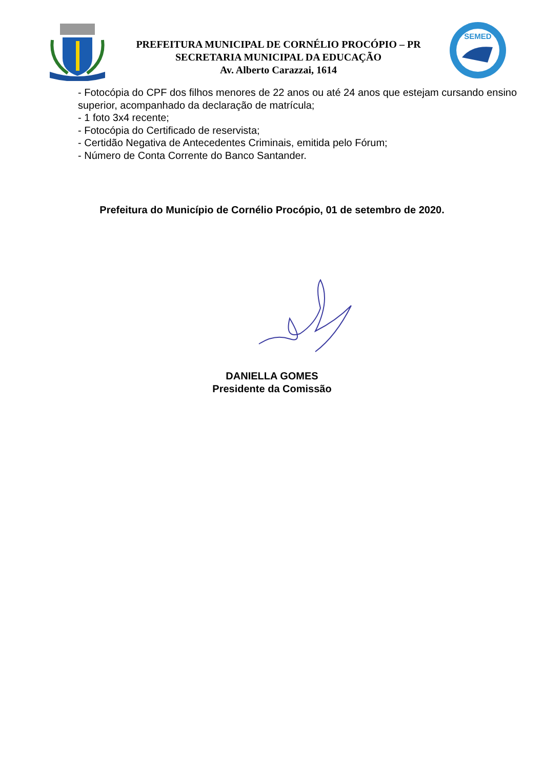PREFEITURA MUNICIPAL DE CORNÉLIO PROCÓPIO – PR
SECRETARIA MUNICIPAL DA EDUCAÇÃO
Av. Alberto Carazzai, 1614
SEMED
- Fotocópia do CPF dos filhos menores de 22 anos ou até 24 anos que estejam cursando ensino superior, acompanhado da declaração de matrícula;
- 1 foto 3x4 recente;
- Fotocópia do Certificado de reservista;
- Certidão Negativa de Antecedentes Criminais, emitida pelo Fórum;
- Número de Conta Corrente do Banco Santander.
Prefeitura do Município de Cornélio Procópio, 01 de setembro de 2020.
DANIELLA GOMES
Presidente da Comissão